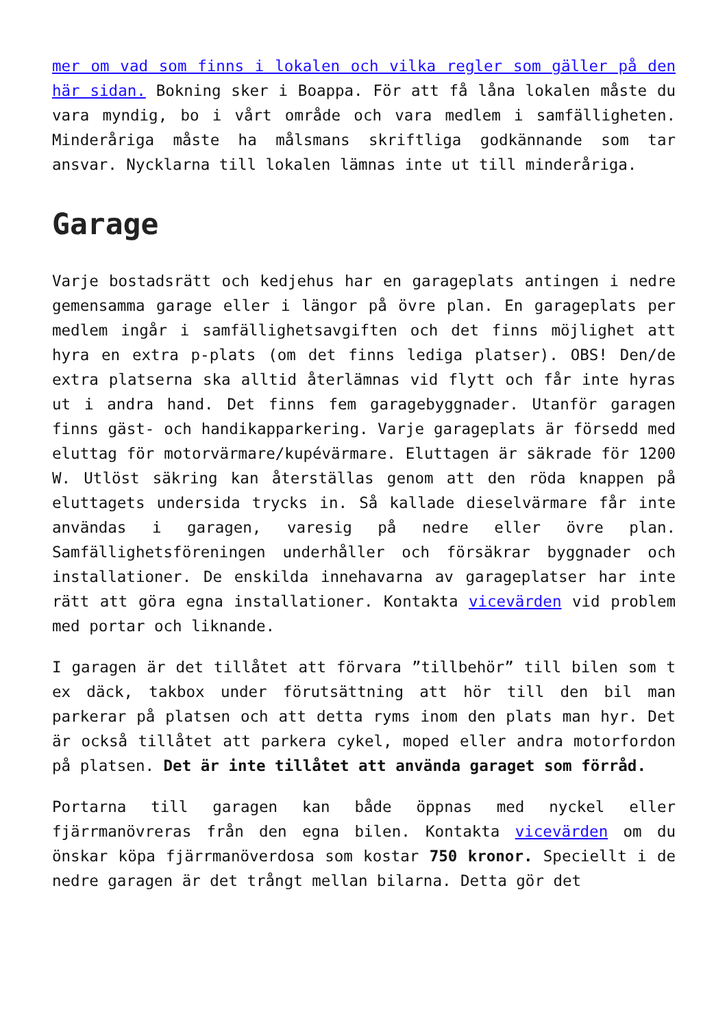mer om vad som finns i lokalen och vilka regler som gäller på den här sidan. Bokning sker i Boappa. För att få låna lokalen måste du vara myndig, bo i vårt område och vara medlem i samfälligheten. Minderåriga måste ha målsmans skriftliga godkännande som tar ansvar. Nycklarna till lokalen lämnas inte ut till minderåriga.
Garage
Varje bostadsrätt och kedjehus har en garageplats antingen i nedre gemensamma garage eller i längor på övre plan. En garageplats per medlem ingår i samfällighetsavgiften och det finns möjlighet att hyra en extra p-plats (om det finns lediga platser). OBS! Den/de extra platserna ska alltid återlämnas vid flytt och får inte hyras ut i andra hand. Det finns fem garagebyggnader. Utanför garagen finns gäst- och handikapparkering. Varje garageplats är försedd med eluttag för motorvärmare/kupévärmare. Eluttagen är säkrade för 1200 W. Utlöst säkring kan återställas genom att den röda knappen på eluttagets undersida trycks in. Så kallade dieselvärmare får inte användas i garagen, varesig på nedre eller övre plan. Samfällighetsföreningen underhåller och försäkrar byggnader och installationer. De enskilda innehavarna av garageplatser har inte rätt att göra egna installationer. Kontakta vicevärden vid problem med portar och liknande.
I garagen är det tillåtet att förvara ”tillbehör” till bilen som t ex däck, takbox under förutsättning att hör till den bil man parkerar på platsen och att detta ryms inom den plats man hyr. Det är också tillåtet att parkera cykel, moped eller andra motorfordon på platsen. Det är inte tillåtet att använda garaget som förråd.
Portarna till garagen kan både öppnas med nyckel eller fjärrmanövreras från den egna bilen. Kontakta vicevärden om du önskar köpa fjärrmanöverdosa som kostar 750 kronor. Speciellt i de nedre garagen är det trångt mellan bilarna. Detta gör det